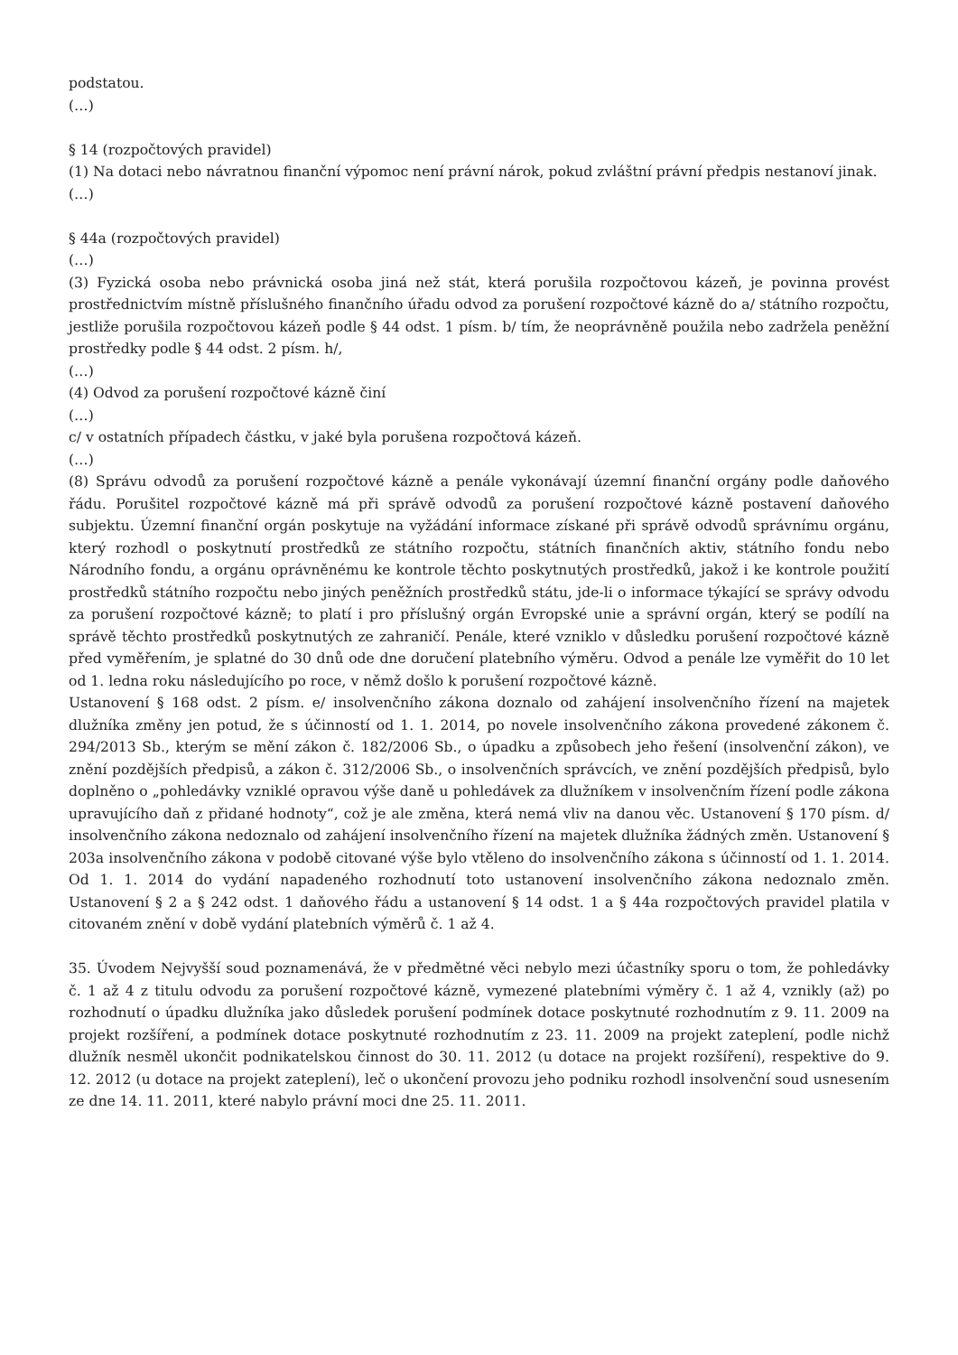podstatou.
(…)
§ 14 (rozpočtových pravidel)
(1) Na dotaci nebo návratnou finanční výpomoc není právní nárok, pokud zvláštní právní předpis nestanoví jinak.
(…)
§ 44a (rozpočtových pravidel)
(…)
(3) Fyzická osoba nebo právnická osoba jiná než stát, která porušila rozpočtovou kázeň, je povinna provést prostřednictvím místně příslušného finančního úřadu odvod za porušení rozpočtové kázně do a/ státního rozpočtu, jestliže porušila rozpočtovou kázeň podle § 44 odst. 1 písm. b/ tím, že neoprávněně použila nebo zadržela peněžní prostředky podle § 44 odst. 2 písm. h/,
(…)
(4) Odvod za porušení rozpočtové kázně činí
(…)
c/ v ostatních případech částku, v jaké byla porušena rozpočtová kázeň.
(…)
(8) Správu odvodů za porušení rozpočtové kázně a penále vykonávají územní finanční orgány podle daňového řádu. Porušitel rozpočtové kázně má při správě odvodů za porušení rozpočtové kázně postavení daňového subjektu. Územní finanční orgán poskytuje na vyžádání informace získané při správě odvodů správnímu orgánu, který rozhodl o poskytnutí prostředků ze státního rozpočtu, státních finančních aktiv, státního fondu nebo Národního fondu, a orgánu oprávněnému ke kontrole těchto poskytnutých prostředků, jakož i ke kontrole použití prostředků státního rozpočtu nebo jiných peněžních prostředků státu, jde-li o informace týkající se správy odvodu za porušení rozpočtové kázně; to platí i pro příslušný orgán Evropské unie a správní orgán, který se podílí na správě těchto prostředků poskytnutých ze zahraničí. Penále, které vzniklo v důsledku porušení rozpočtové kázně před vyměřením, je splatné do 30 dnů ode dne doručení platebního výměru. Odvod a penále lze vyměřit do 10 let od 1. ledna roku následujícího po roce, v němž došlo k porušení rozpočtové kázně.
Ustanovení § 168 odst. 2 písm. e/ insolvenčního zákona doznalo od zahájení insolvenčního řízení na majetek dlužníka změny jen potud, že s účinností od 1. 1. 2014, po novele insolvenčního zákona provedené zákonem č. 294/2013 Sb., kterým se mění zákon č. 182/2006 Sb., o úpadku a způsobech jeho řešení (insolvenční zákon), ve znění pozdějších předpisů, a zákon č. 312/2006 Sb., o insolvenčních správcích, ve znění pozdějších předpisů, bylo doplněno o „pohledávky vzniklé opravou výše daně u pohledávek za dlužníkem v insolvenčním řízení podle zákona upravujícího daň z přidané hodnoty“, což je ale změna, která nemá vliv na danou věc. Ustanovení § 170 písm. d/ insolvenčního zákona nedoznalo od zahájení insolvenčního řízení na majetek dlužníka žádných změn. Ustanovení § 203a insolvenčního zákona v podobě citované výše bylo vtěleno do insolvenčního zákona s účinností od 1. 1. 2014. Od 1. 1. 2014 do vydání napadeného rozhodnutí toto ustanovení insolvenčního zákona nedoznalo změn. Ustanovení § 2 a § 242 odst. 1 daňového řádu a ustanovení § 14 odst. 1 a § 44a rozpočtových pravidel platila v citovaném znění v době vydání platebních výměrů č. 1 až 4.
35. Úvodem Nejvyšší soud poznamenává, že v předmětné věci nebylo mezi účastníky sporu o tom, že pohledávky č. 1 až 4 z titulu odvodu za porušení rozpočtové kázně, vymezené platebními výměry č. 1 až 4, vznikly (až) po rozhodnutí o úpadku dlužníka jako důsledek porušení podmínek dotace poskytnuté rozhodnutím z 9. 11. 2009 na projekt rozšíření, a podmínek dotace poskytnuté rozhodnutím z 23. 11. 2009 na projekt zateplení, podle nichž dlužník nesměl ukončit podnikatelskou činnost do 30. 11. 2012 (u dotace na projekt rozšíření), respektive do 9. 12. 2012 (u dotace na projekt zateplení), leč o ukončení provozu jeho podniku rozhodl insolvenční soud usnesením ze dne 14. 11. 2011, které nabylo právní moci dne 25. 11. 2011.